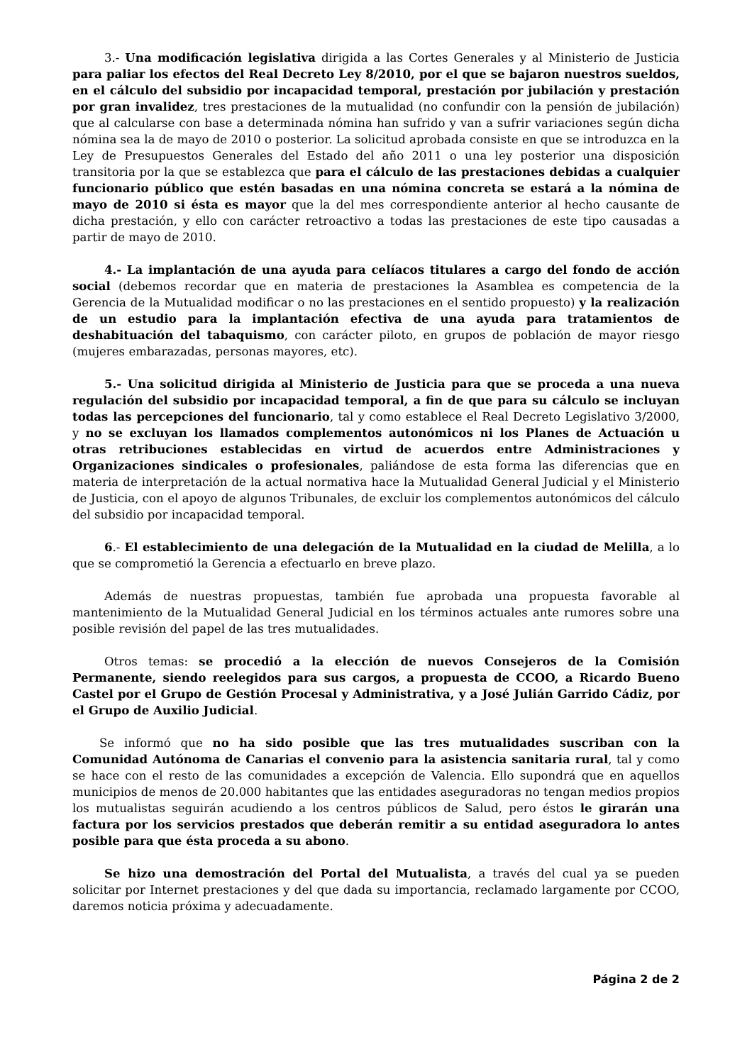3.- Una modificación legislativa dirigida a las Cortes Generales y al Ministerio de Justicia para paliar los efectos del Real Decreto Ley 8/2010, por el que se bajaron nuestros sueldos, en el cálculo del subsidio por incapacidad temporal, prestación por jubilación y prestación por gran invalidez, tres prestaciones de la mutualidad (no confundir con la pensión de jubilación) que al calcularse con base a determinada nómina han sufrido y van a sufrir variaciones según dicha nómina sea la de mayo de 2010 o posterior. La solicitud aprobada consiste en que se introduzca en la Ley de Presupuestos Generales del Estado del año 2011 o una ley posterior una disposición transitoria por la que se establezca que para el cálculo de las prestaciones debidas a cualquier funcionario público que estén basadas en una nómina concreta se estará a la nómina de mayo de 2010 si ésta es mayor que la del mes correspondiente anterior al hecho causante de dicha prestación, y ello con carácter retroactivo a todas las prestaciones de este tipo causadas a partir de mayo de 2010.
4.- La implantación de una ayuda para celíacos titulares a cargo del fondo de acción social (debemos recordar que en materia de prestaciones la Asamblea es competencia de la Gerencia de la Mutualidad modificar o no las prestaciones en el sentido propuesto) y la realización de un estudio para la implantación efectiva de una ayuda para tratamientos de deshabituación del tabaquismo, con carácter piloto, en grupos de población de mayor riesgo (mujeres embarazadas, personas mayores, etc).
5.- Una solicitud dirigida al Ministerio de Justicia para que se proceda a una nueva regulación del subsidio por incapacidad temporal, a fin de que para su cálculo se incluyan todas las percepciones del funcionario, tal y como establece el Real Decreto Legislativo 3/2000, y no se excluyan los llamados complementos autonómicos ni los Planes de Actuación u otras retribuciones establecidas en virtud de acuerdos entre Administraciones y Organizaciones sindicales o profesionales, paliándose de esta forma las diferencias que en materia de interpretación de la actual normativa hace la Mutualidad General Judicial y el Ministerio de Justicia, con el apoyo de algunos Tribunales, de excluir los complementos autonómicos del cálculo del subsidio por incapacidad temporal.
6.- El establecimiento de una delegación de la Mutualidad en la ciudad de Melilla, a lo que se comprometió la Gerencia a efectuarlo en breve plazo.
Además de nuestras propuestas, también fue aprobada una propuesta favorable al mantenimiento de la Mutualidad General Judicial en los términos actuales ante rumores sobre una posible revisión del papel de las tres mutualidades.
Otros temas: se procedió a la elección de nuevos Consejeros de la Comisión Permanente, siendo reelegidos para sus cargos, a propuesta de CCOO, a Ricardo Bueno Castel por el Grupo de Gestión Procesal y Administrativa, y a José Julián Garrido Cádiz, por el Grupo de Auxilio Judicial.
Se informó que no ha sido posible que las tres mutualidades suscriban con la Comunidad Autónoma de Canarias el convenio para la asistencia sanitaria rural, tal y como se hace con el resto de las comunidades a excepción de Valencia. Ello supondrá que en aquellos municipios de menos de 20.000 habitantes que las entidades aseguradoras no tengan medios propios los mutualistas seguirán acudiendo a los centros públicos de Salud, pero éstos le girarán una factura por los servicios prestados que deberán remitir a su entidad aseguradora lo antes posible para que ésta proceda a su abono.
Se hizo una demostración del Portal del Mutualista, a través del cual ya se pueden solicitar por Internet prestaciones y del que dada su importancia, reclamado largamente por CCOO, daremos noticia próxima y adecuadamente.
Página 2 de 2